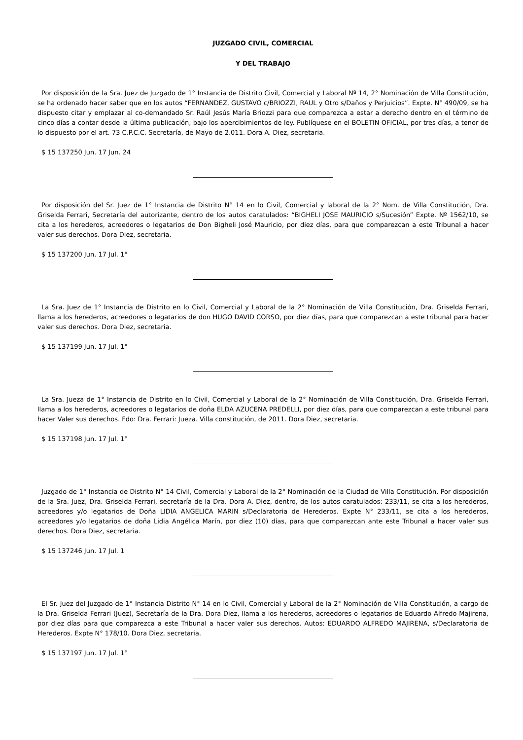JUZGADO CIVIL, COMERCIAL
Y DEL TRABAJO
Por disposición de la Sra. Juez de Juzgado de 1° Instancia de Distrito Civil, Comercial y Laboral Nº 14, 2° Nominación de Villa Constitución, se ha ordenado hacer saber que en los autos “FERNANDEZ, GUSTAVO c/BRIOZZI, RAUL y Otro s/Daños y Perjuicios”. Expte. N° 490/09, se ha dispuesto citar y emplazar al co-demandado Sr. Raúl Jesús María Briozzi para que comparezca a estar a derecho dentro en el término de cinco días a contar desde la última publicación, bajo los apercibimientos de ley. Publíquese en el BOLETIN OFICIAL, por tres días, a tenor de lo dispuesto por el art. 73 C.P.C.C. Secretaría, de Mayo de 2.011. Dora A. Diez, secretaria.
$ 15 137250 Jun. 17 Jun. 24
Por disposición del Sr. Juez de 1° Instancia de Distrito N° 14 en lo Civil, Comercial y laboral de la 2° Nom. de Villa Constitución, Dra. Griselda Ferrari, Secretaría del autorizante, dentro de los autos caratulados: “BIGHELI JOSE MAURICIO s/Sucesión” Expte. Nº 1562/10, se cita a los herederos, acreedores o legatarios de Don Bigheli José Mauricio, por diez días, para que comparezcan a este Tribunal a hacer valer sus derechos. Dora Diez, secretaria.
$ 15 137200 Jun. 17 Jul. 1°
La Sra. Juez de 1° Instancia de Distrito en lo Civil, Comercial y Laboral de la 2° Nominación de Villa Constitución, Dra. Griselda Ferrari, llama a los herederos, acreedores o legatarios de don HUGO DAVID CORSO, por diez días, para que comparezcan a este tribunal para hacer valer sus derechos. Dora Diez, secretaria.
$ 15 137199 Jun. 17 Jul. 1°
La Sra. Jueza de 1° Instancia de Distrito en lo Civil, Comercial y Laboral de la 2° Nominación de Villa Constitución, Dra. Griselda Ferrari, llama a los herederos, acreedores o legatarios de doña ELDA AZUCENA PREDELLI, por diez días, para que comparezcan a este tribunal para hacer Valer sus derechos. Fdo: Dra. Ferrari: Jueza. Villa constitución, de 2011. Dora Diez, secretaria.
$ 15 137198 Jun. 17 Jul. 1°
Juzgado de 1° Instancia de Distrito N° 14 Civil, Comercial y Laboral de la 2° Nominación de la Ciudad de Villa Constitución. Por disposición de la Sra. Juez, Dra. Griselda Ferrari, secretaría de la Dra. Dora A. Diez, dentro, de los autos caratulados: 233/11, se cita a los herederos, acreedores y/o legatarios de Doña LIDIA ANGELICA MARIN s/Declaratoria de Herederos. Expte N° 233/11, se cita a los herederos, acreedores y/o legatarios de doña Lidia Angélica Marín, por diez (10) días, para que comparezcan ante este Tribunal a hacer valer sus derechos. Dora Diez, secretaria.
$ 15 137246 Jun. 17 Jul. 1
El Sr. Juez del Juzgado de 1° Instancia Distrito N° 14 en lo Civil, Comercial y Laboral de la 2° Nominación de Villa Constitución, a cargo de la Dra. Griselda Ferrari (Juez), Secretaría de la Dra. Dora Diez, llama a los herederos, acreedores o legatarios de Eduardo Alfredo Majirena, por diez días para que comparezca a este Tribunal a hacer valer sus derechos. Autos: EDUARDO ALFREDO MAJIRENA, s/Declaratoria de Herederos. Expte N° 178/10. Dora Diez, secretaria.
$ 15 137197 Jun. 17 Jul. 1°